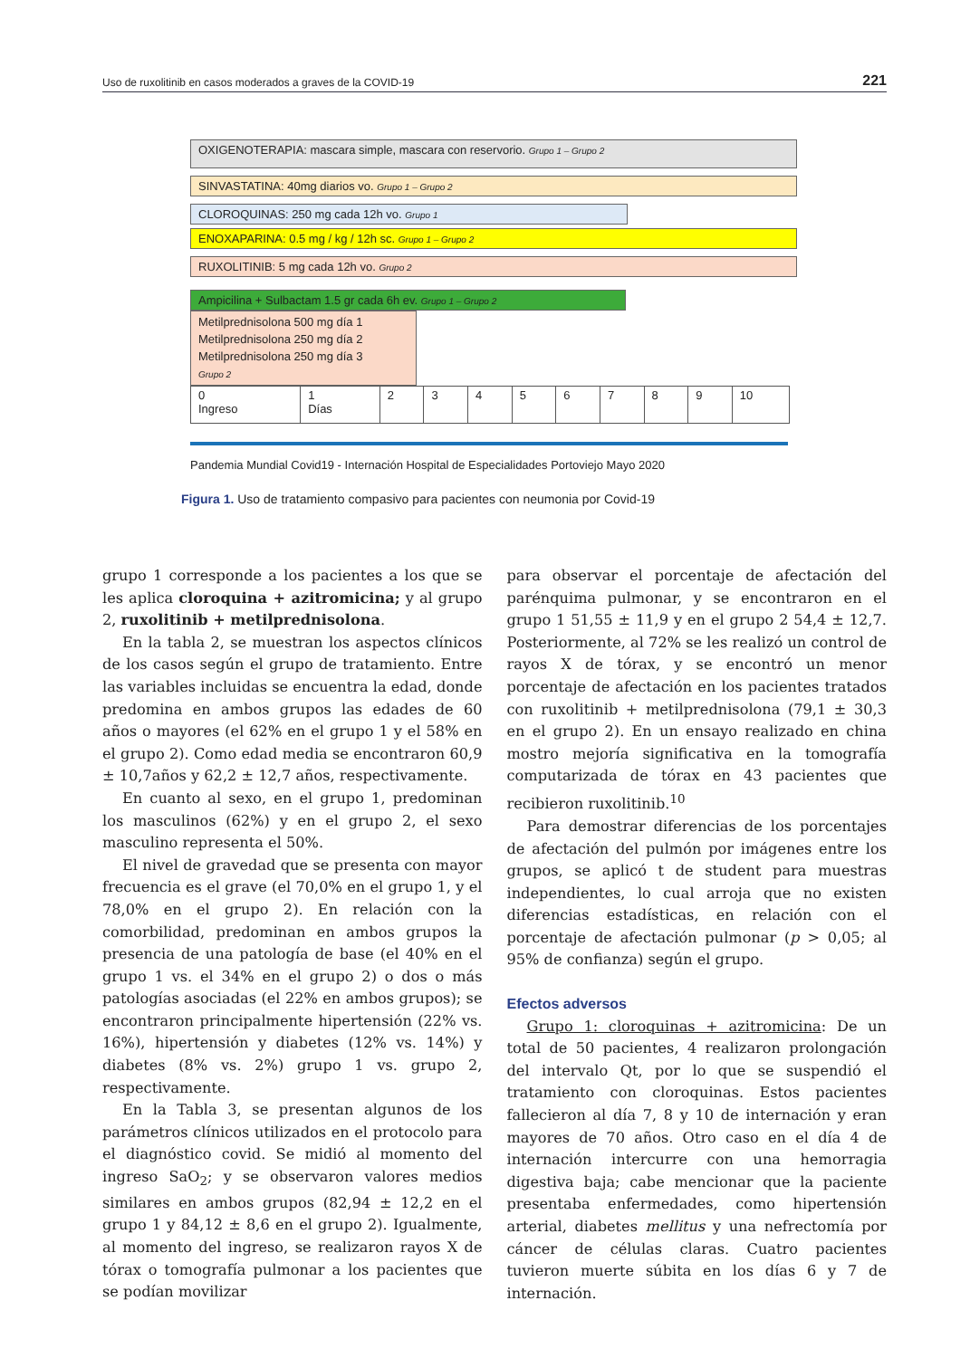Uso de ruxolitinib en casos moderados a graves de la COVID-19 221
OXIGENOTERAPIA: mascara simple, mascara con reservorio. Grupo 1 – Grupo 2
SINVASTATINA: 40mg diarios vo. Grupo 1 – Grupo 2
CLOROQUINAS: 250 mg cada 12h vo. Grupo 1
ENOXAPARINA: 0.5 mg / kg / 12h sc. Grupo 1 – Grupo 2
RUXOLITINIB: 5 mg cada 12h vo. Grupo 2
Ampicilina + Sulbactam 1.5 gr cada 6h ev. Grupo 1 – Grupo 2
Metilprednisolona 500 mg día 1
Metilprednisolona 250 mg día 2
Metilprednisolona 250 mg día 3
Grupo 2
| 0 Ingreso | 1 Días | 2 | 3 | 4 | 5 | 6 | 7 | 8 | 9 | 10 |
Pandemia Mundial Covid19 - Internación Hospital de Especialidades Portoviejo Mayo 2020
Figura 1. Uso de tratamiento compasivo para pacientes con neumonia por Covid-19
grupo 1 corresponde a los pacientes a los que se les aplica cloroquina + azitromicina; y al grupo 2, ruxolitinib + metilprednisolona.
En la tabla 2, se muestran los aspectos clínicos de los casos según el grupo de tratamiento. Entre las variables incluidas se encuentra la edad, donde predomina en ambos grupos las edades de 60 años o mayores (el 62% en el grupo 1 y el 58% en el grupo 2). Como edad media se encontraron 60,9 ± 10,7años y 62,2 ± 12,7 años, respectivamente.
En cuanto al sexo, en el grupo 1, predominan los masculinos (62%) y en el grupo 2, el sexo masculino representa el 50%.
El nivel de gravedad que se presenta con mayor frecuencia es el grave (el 70,0% en el grupo 1, y el 78,0% en el grupo 2). En relación con la comorbilidad, predominan en ambos grupos la presencia de una patología de base (el 40% en el grupo 1 vs. el 34% en el grupo 2) o dos o más patologías asociadas (el 22% en ambos grupos); se encontraron principalmente hipertensión (22% vs. 16%), hipertensión y diabetes (12% vs. 14%) y diabetes (8% vs. 2%) grupo 1 vs. grupo 2, respectivamente.
En la Tabla 3, se presentan algunos de los parámetros clínicos utilizados en el protocolo para el diagnóstico covid. Se midió al momento del ingreso SaO<sub>2</sub>; y se observaron valores medios similares en ambos grupos (82,94 ± 12,2 en el grupo 1 y 84,12 ± 8,6 en el grupo 2). Igualmente, al momento del ingreso, se realizaron rayos X de tórax o tomografía pulmonar a los pacientes que se podían movilizar
para observar el porcentaje de afectación del parénquima pulmonar, y se encontraron en el grupo 1 51,55 ± 11,9 y en el grupo 2 54,4 ± 12,7. Posteriormente, al 72% se les realizó un control de rayos X de tórax, y se encontró un menor porcentaje de afectación en los pacientes tratados con ruxolitinib + metilprednisolona (79,1 ± 30,3 en el grupo 2). En un ensayo realizado en china mostro mejoría significativa en la tomografía computarizada de tórax en 43 pacientes que recibieron ruxolitinib.<sup>10</sup>
Para demostrar diferencias de los porcentajes de afectación del pulmón por imágenes entre los grupos, se aplicó t de student para muestras independientes, lo cual arroja que no existen diferencias estadísticas, en relación con el porcentaje de afectación pulmonar (p > 0,05; al 95% de confianza) según el grupo.
Efectos adversos
Grupo 1: cloroquinas + azitromicina: De un total de 50 pacientes, 4 realizaron prolongación del intervalo Qt, por lo que se suspendió el tratamiento con cloroquinas. Estos pacientes fallecieron al día 7, 8 y 10 de internación y eran mayores de 70 años. Otro caso en el día 4 de internación intercurre con una hemorragia digestiva baja; cabe mencionar que la paciente presentaba enfermedades, como hipertensión arterial, diabetes mellitus y una nefrectomía por cáncer de células claras. Cuatro pacientes tuvieron muerte súbita en los días 6 y 7 de internación.